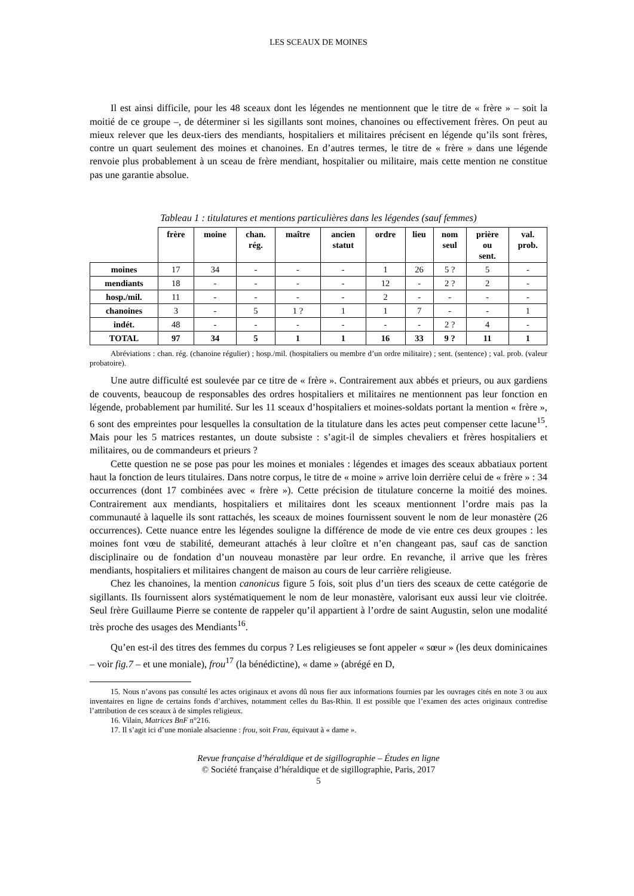LES SCEAUX DE MOINES
Il est ainsi difficile, pour les 48 sceaux dont les légendes ne mentionnent que le titre de « frère » – soit la moitié de ce groupe –, de déterminer si les sigillants sont moines, chanoines ou effectivement frères. On peut au mieux relever que les deux-tiers des mendiants, hospitaliers et militaires précisent en légende qu’ils sont frères, contre un quart seulement des moines et chanoines. En d’autres termes, le titre de « frère » dans une légende renvoie plus probablement à un sceau de frère mendiant, hospitalier ou militaire, mais cette mention ne constitue pas une garantie absolue.
Tableau 1 : titulatures et mentions particulières dans les légendes (sauf femmes)
| | frère | moine | chan. rég. | maître | ancien statut | ordre | lieu | nom seul | prière ou sent. | val. prob. |
| moines | 17 | 34 | - | - | - | 1 | 26 | 5 ? | 5 | - |
| mendiants | 18 | - | - | - | - | 12 | - | 2 ? | 2 | - |
| hosp./mil. | 11 | - | - | - | - | 2 | - | - | - | - |
| chanoines | 3 | - | 5 | 1 ? | 1 | 1 | 7 | - | - | 1 |
| indét. | 48 | - | - | - | - | - | - | 2 ? | 4 | - |
| TOTAL | 97 | 34 | 5 | 1 | 1 | 16 | 33 | 9 ? | 11 | 1 |
Abréviations : chan. rég. (chanoine régulier) ; hosp./mil. (hospitaliers ou membre d’un ordre militaire) ; sent. (sentence) ; val. prob. (valeur probatoire).
Une autre difficulté est soulevée par ce titre de « frère ». Contrairement aux abbés et prieurs, ou aux gardiens de couvents, beaucoup de responsables des ordres hospitaliers et militaires ne mentionnent pas leur fonction en légende, probablement par humilité. Sur les 11 sceaux d’hospitaliers et moines-soldats portant la mention « frère », 6 sont des empreintes pour lesquelles la consultation de la titulature dans les actes peut compenser cette lacune<sup>15</sup>. Mais pour les 5 matrices restantes, un doute subsiste : s’agit-il de simples chevaliers et frères hospitaliers et militaires, ou de commandeurs et prieurs ?
Cette question ne se pose pas pour les moines et moniales : légendes et images des sceaux abbatiaux portent haut la fonction de leurs titulaires. Dans notre corpus, le titre de « moine » arrive loin derrière celui de « frère » : 34 occurrences (dont 17 combinées avec « frère »). Cette précision de titulature concerne la moitié des moines. Contrairement aux mendiants, hospitaliers et militaires dont les sceaux mentionnent l’ordre mais pas la communauté à laquelle ils sont rattachés, les sceaux de moines fournissent souvent le nom de leur monastère (26 occurrences). Cette nuance entre les légendes souligne la différence de mode de vie entre ces deux groupes : les moines font vœu de stabilité, demeurant attachés à leur cloître et n’en changeant pas, sauf cas de sanction disciplinaire ou de fondation d’un nouveau monastère par leur ordre. En revanche, il arrive que les frères mendiants, hospitaliers et militaires changent de maison au cours de leur carrière religieuse.
Chez les chanoines, la mention canonicus figure 5 fois, soit plus d’un tiers des sceaux de cette catégorie de sigillants. Ils fournissent alors systématiquement le nom de leur monastère, valorisant eux aussi leur vie cloitrée. Seul frère Guillaume Pierre se contente de rappeler qu’il appartient à l’ordre de saint Augustin, selon une modalité très proche des usages des Mendiants<sup>16</sup>.
Qu’en est-il des titres des femmes du corpus ? Les religieuses se font appeler « sœur » (les deux dominicaines – voir fig.7 – et une moniale), frou<sup>17</sup> (la bénédictine), « dame » (abrégé en D,
15. Nous n’avons pas consulté les actes originaux et avons dû nous fier aux informations fournies par les ouvrages cités en note 3 ou aux inventaires en ligne de certains fonds d’archives, notamment celles du Bas-Rhin. Il est possible que l’examen des actes originaux contredise l’attribution de ces sceaux à de simples religieux.
16. Vilain, Matrices BnF n°216.
17. Il s’agit ici d’une moniale alsacienne : frou, soit Frau, équivaut à « dame ».
Revue française d’héraldique et de sigillographie – Études en ligne
© Société française d’héraldique et de sigillographie, Paris, 2017
5